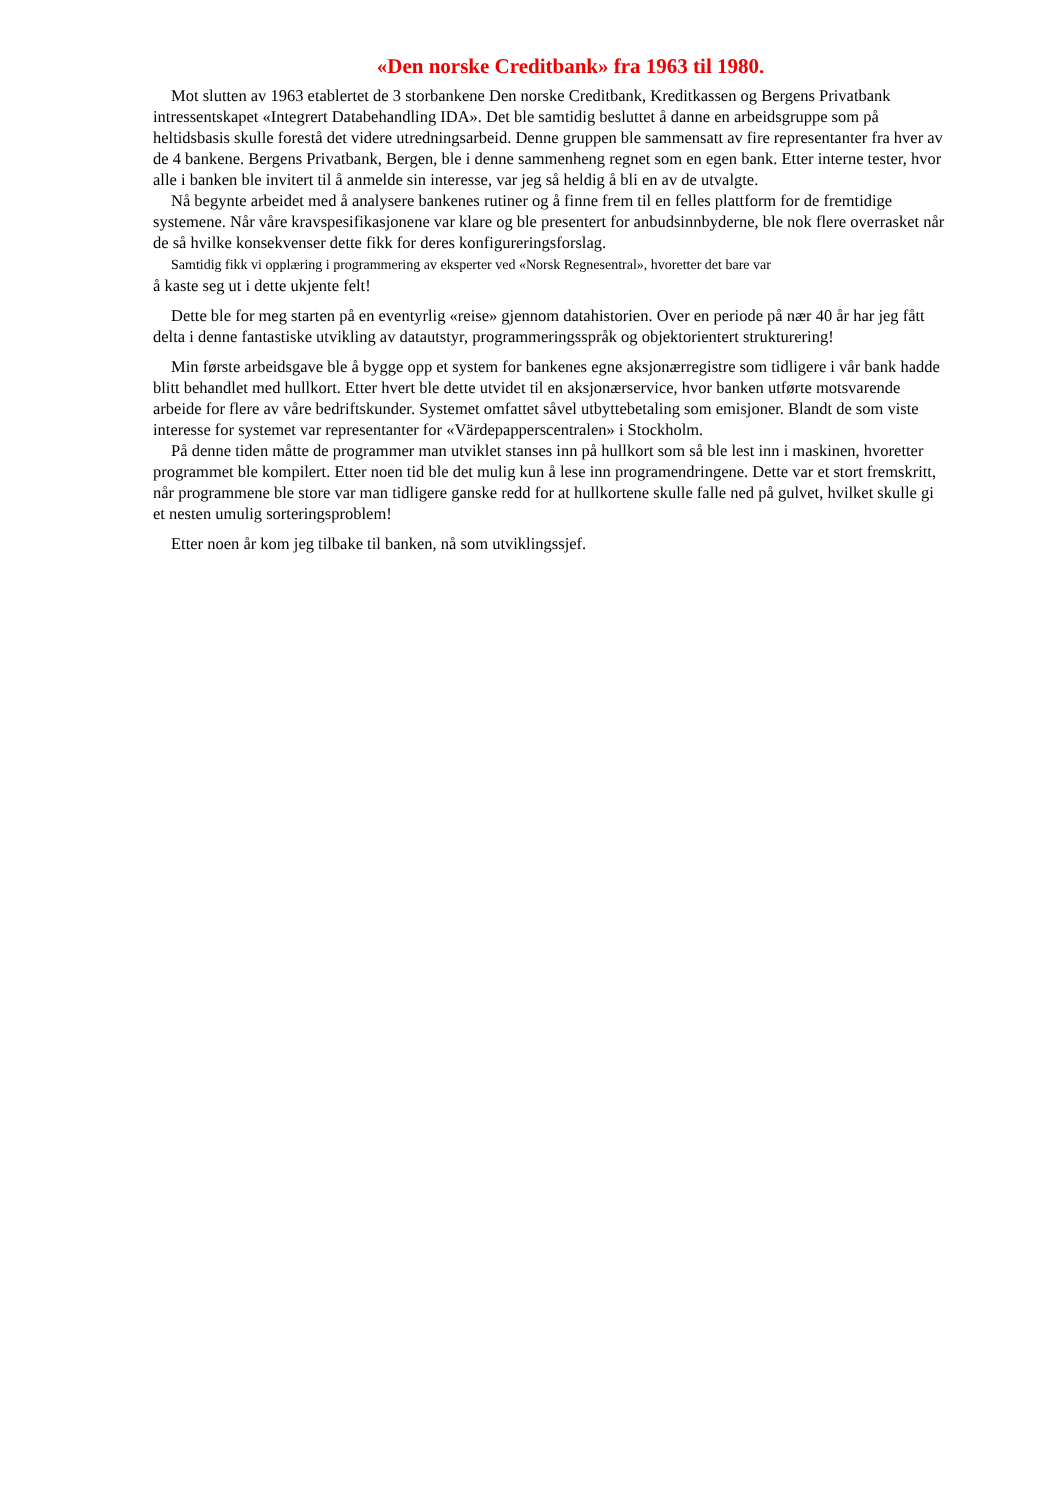«Den norske Creditbank» fra 1963 til 1980.
Mot slutten av 1963 etablertet de 3 storbankene Den norske Creditbank, Kreditkassen og Bergens Privatbank intressentskapet «Integrert Databehandling IDA». Det ble samtidig besluttet å danne en arbeidsgruppe som på heltidsbasis skulle forestå det videre utredningsarbeid. Denne gruppen ble sammensatt av fire representanter fra hver av de 4 bankene. Bergens Privatbank, Bergen, ble i denne sammenheng regnet som en egen bank. Etter interne tester, hvor alle i banken ble invitert til å anmelde sin interesse, var jeg så heldig å bli en av de utvalgte.
Nå begynte arbeidet med å analysere bankenes rutiner og å finne frem til en felles plattform for de fremtidige systemene. Når våre kravspesifikasjonene var klare og ble presentert for anbudsinnbyderne, ble nok flere overrasket når de så hvilke konsekvenser dette fikk for deres konfigureringsforslag.
Samtidig fikk vi opplæring i programmering av eksperter ved «Norsk Regnesentral», hvoretter det bare var
å kaste seg ut i dette ukjente felt!
Dette ble for meg starten på en eventyrlig «reise» gjennom datahistorien. Over en periode på nær 40 år har jeg fått delta i denne fantastiske utvikling av datautstyr, programmeringsspråk og objektorientert strukturering!
Min første arbeidsgave ble å bygge opp et system for bankenes egne aksjonærregistre som tidligere i vår bank hadde blitt behandlet med hullkort. Etter hvert ble dette utvidet til en aksjonærservice, hvor banken utførte motsvarende arbeide for flere av våre bedriftskunder. Systemet omfattet såvel utbyttebetaling som emisjoner. Blandt de som viste interesse for systemet var representanter for «Värdepapperscentralen» i Stockholm.
På denne tiden måtte de programmer man utviklet stanses inn på hullkort som så ble lest inn i maskinen, hvoretter programmet ble kompilert. Etter noen tid ble det mulig kun å lese inn programendringene. Dette var et stort fremskritt, når programmene ble store var man tidligere ganske redd for at hullkortene skulle falle ned på gulvet, hvilket skulle gi et nesten umulig sorteringsproblem!
Etter noen år kom jeg tilbake til banken, nå som utviklingssjef.